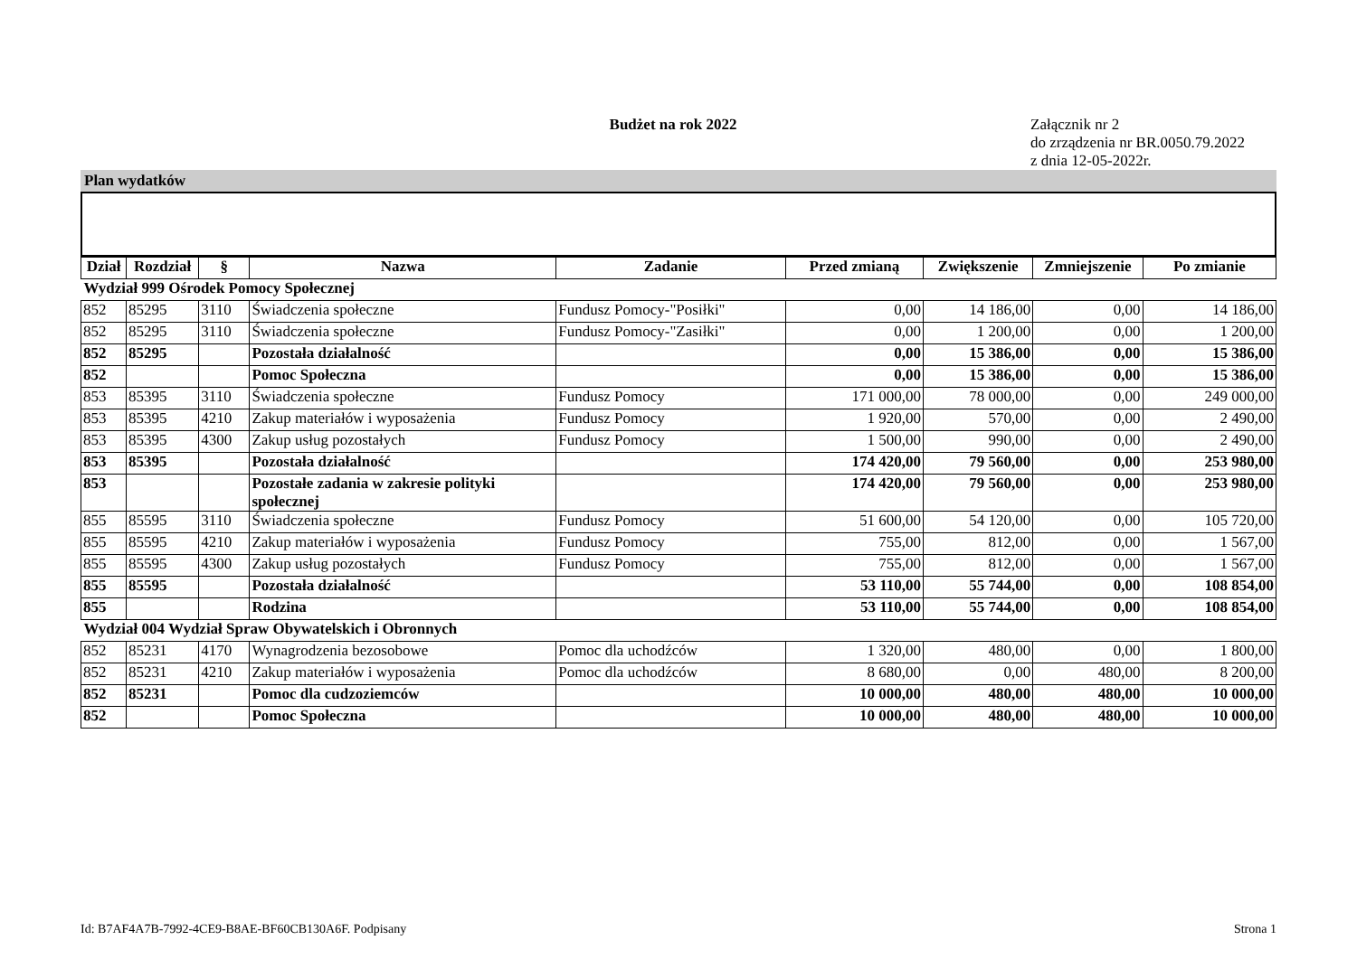Budżet na rok 2022
Załącznik nr 2
do zrządzenia nr BR.0050.79.2022
z dnia 12-05-2022r.
Plan wydatków
| Dział | Rozdział | § | Nazwa | Zadanie | Przed zmianą | Zwiększenie | Zmniejszenie | Po zmianie |
| --- | --- | --- | --- | --- | --- | --- | --- | --- |
| Wydział 999 Ośrodek Pomocy Społecznej | | | | | | | | |
| 852 | 85295 | 3110 | Świadczenia społeczne | Fundusz Pomocy-"Posiłki" | 0,00 | 14 186,00 | 0,00 | 14 186,00 |
| 852 | 85295 | 3110 | Świadczenia społeczne | Fundusz Pomocy-"Zasiłki" | 0,00 | 1 200,00 | 0,00 | 1 200,00 |
| 852 | 85295 | | Pozostała działalność | | 0,00 | 15 386,00 | 0,00 | 15 386,00 |
| 852 | | | Pomoc Społeczna | | 0,00 | 15 386,00 | 0,00 | 15 386,00 |
| 853 | 85395 | 3110 | Świadczenia społeczne | Fundusz Pomocy | 171 000,00 | 78 000,00 | 0,00 | 249 000,00 |
| 853 | 85395 | 4210 | Zakup materiałów i wyposażenia | Fundusz Pomocy | 1 920,00 | 570,00 | 0,00 | 2 490,00 |
| 853 | 85395 | 4300 | Zakup usług pozostałych | Fundusz Pomocy | 1 500,00 | 990,00 | 0,00 | 2 490,00 |
| 853 | 85395 | | Pozostała działalność | | 174 420,00 | 79 560,00 | 0,00 | 253 980,00 |
| 853 | | | Pozostałe zadania w zakresie polityki społecznej | | 174 420,00 | 79 560,00 | 0,00 | 253 980,00 |
| 855 | 85595 | 3110 | Świadczenia społeczne | Fundusz Pomocy | 51 600,00 | 54 120,00 | 0,00 | 105 720,00 |
| 855 | 85595 | 4210 | Zakup materiałów i wyposażenia | Fundusz Pomocy | 755,00 | 812,00 | 0,00 | 1 567,00 |
| 855 | 85595 | 4300 | Zakup usług pozostałych | Fundusz Pomocy | 755,00 | 812,00 | 0,00 | 1 567,00 |
| 855 | 85595 | | Pozostała działalność | | 53 110,00 | 55 744,00 | 0,00 | 108 854,00 |
| 855 | | | Rodzina | | 53 110,00 | 55 744,00 | 0,00 | 108 854,00 |
| Wydział 004 Wydział Spraw Obywatelskich i Obronnych | | | | | | | | |
| 852 | 85231 | 4170 | Wynagrodzenia bezosobowe | Pomoc dla uchodźców | 1 320,00 | 480,00 | 0,00 | 1 800,00 |
| 852 | 85231 | 4210 | Zakup materiałów i wyposażenia | Pomoc dla uchodźców | 8 680,00 | 0,00 | 480,00 | 8 200,00 |
| 852 | 85231 | | Pomoc dla cudzoziemców | | 10 000,00 | 480,00 | 480,00 | 10 000,00 |
| 852 | | | Pomoc Społeczna | | 10 000,00 | 480,00 | 480,00 | 10 000,00 |
Id: B7AF4A7B-7992-4CE9-B8AE-BF60CB130A6F. Podpisany Strona 1